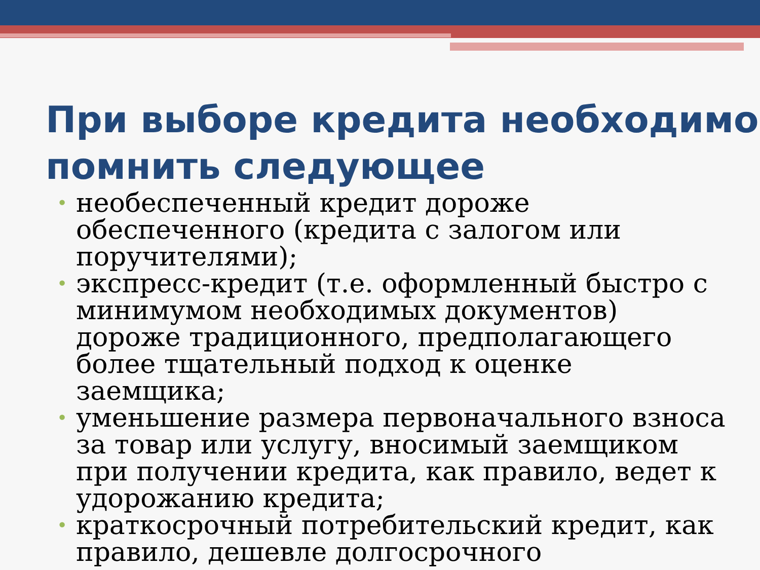При выборе кредита необходимо помнить следующее
• необеспеченный кредит дороже обеспеченного (кредита с залогом или поручителями);
• экспресс-кредит (т.е. оформленный быстро с минимумом необходимых документов) дороже традиционного, предполагающего более тщательный подход к оценке заемщика;
• уменьшение размера первоначального взноса за товар или услугу, вносимый заемщиком при получении кредита, как правило, ведет к удорожанию кредита;
• краткосрочный потребительский кредит, как правило, дешевле долгосрочного